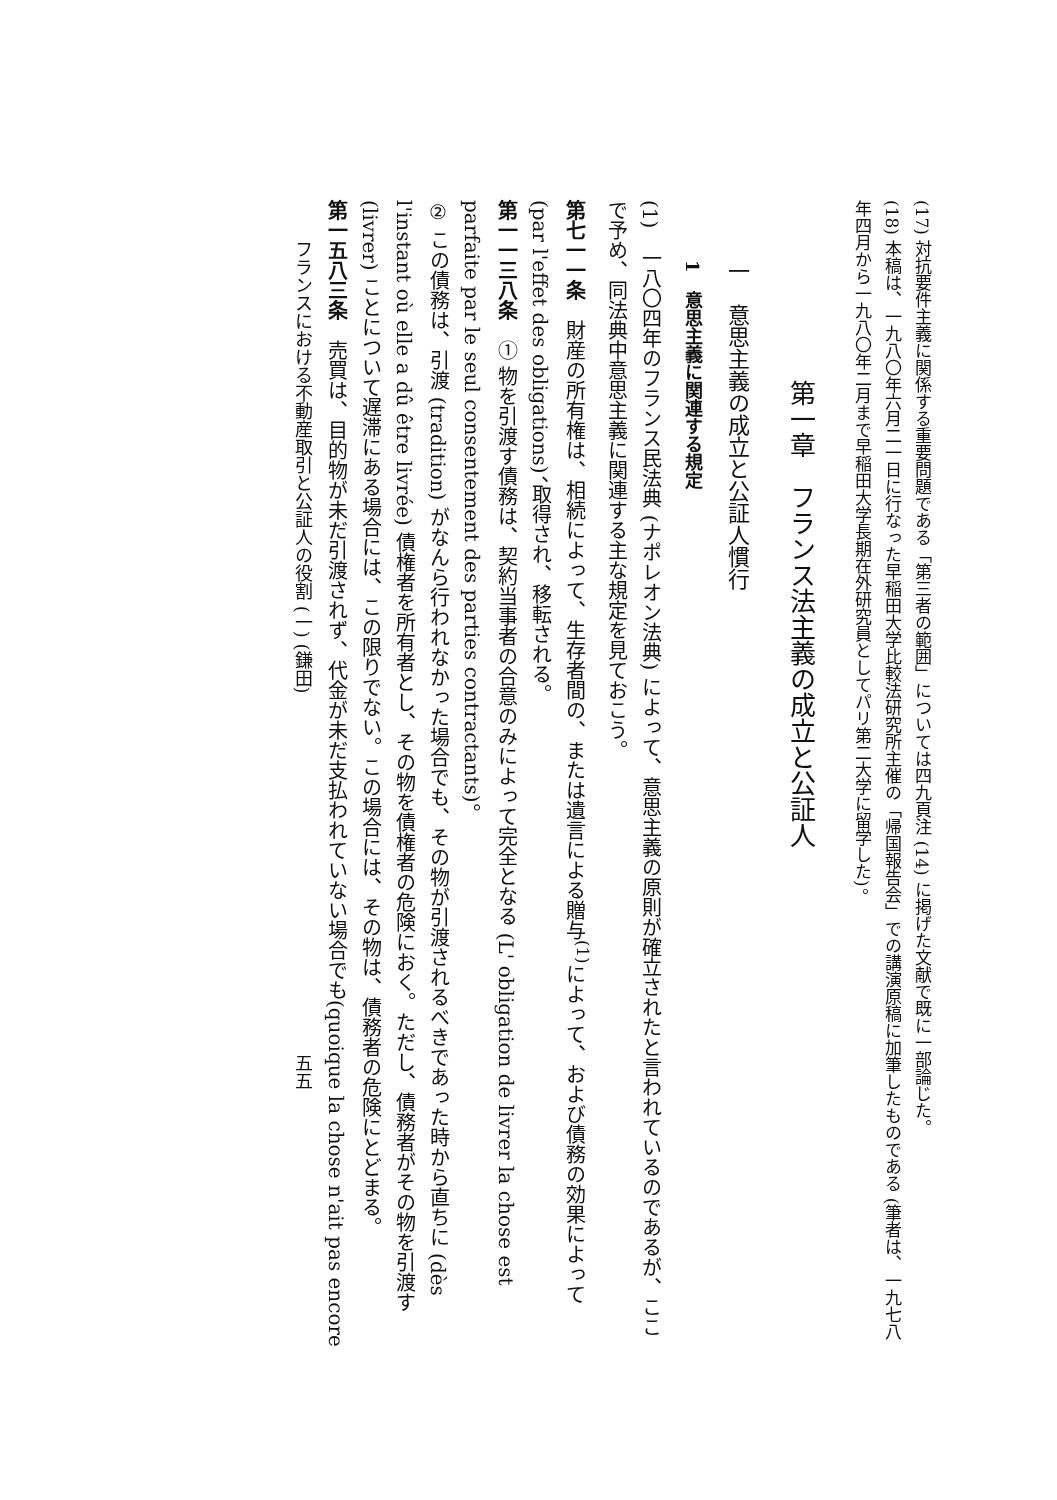(17) 対抗要件主義に関係する重要問題である「第三者の範囲」については四九頁注 (14) に掲げた文献で既に一部論じた。
(18) 本稿は、一九八〇年六月二一日に行なった早稲田大学比較法研究所主催の「帰国報告会」での講演原稿に加筆したものである (筆者は、一九七八年四月から一九八〇年二月まで早稲田大学長期在外研究員としてパリ第二大学に留学した)。
第一章　フランス法主義の成立と公証人
一　意思主義の成立と公証人慣行
1　意思主義に関連する規定
(1)　一八〇四年のフランス民法典 (ナポレオン法典) によって、意思主義の原則が確立されたと言われているのであるが、ここで予め、同法典中意思主義に関連する主な規定を見ておこう。
第七一一条　財産の所有権は、相続によって、生存者間の、または遺言による贈与<sup>(1)</sup>によって、および債務の効果によって (par l'effet des obligations)、取得され、移転される。
第一一三八条　① 物を引渡す債務は、契約当事者の合意のみによって完全となる (L' obligation de livrer la chose est parfaite par le seul consentement des parties contractants)。
② この債務は、引渡 (tradition) がなんら行われなかった場合でも、その物が引渡されるべきであった時から直ちに (dès l'instant où elle a dû être livrée) 債権者を所有者とし、その物を債権者の危険におく。ただし、債務者がその物を引渡す (livrer) ことについて遅滞にある場合には、この限りでない。この場合には、その物は、債務者の危険にとどまる。
第一五八三条　売買は、目的物が未だ引渡されず、代金が未だ支払われていない場合でも(quoique la chose n'ait pas encore
フランスにおける不動産取引と公証人の役割 (一) (鎌田)　　　　　　　　　　　　　　　　　　　　五五